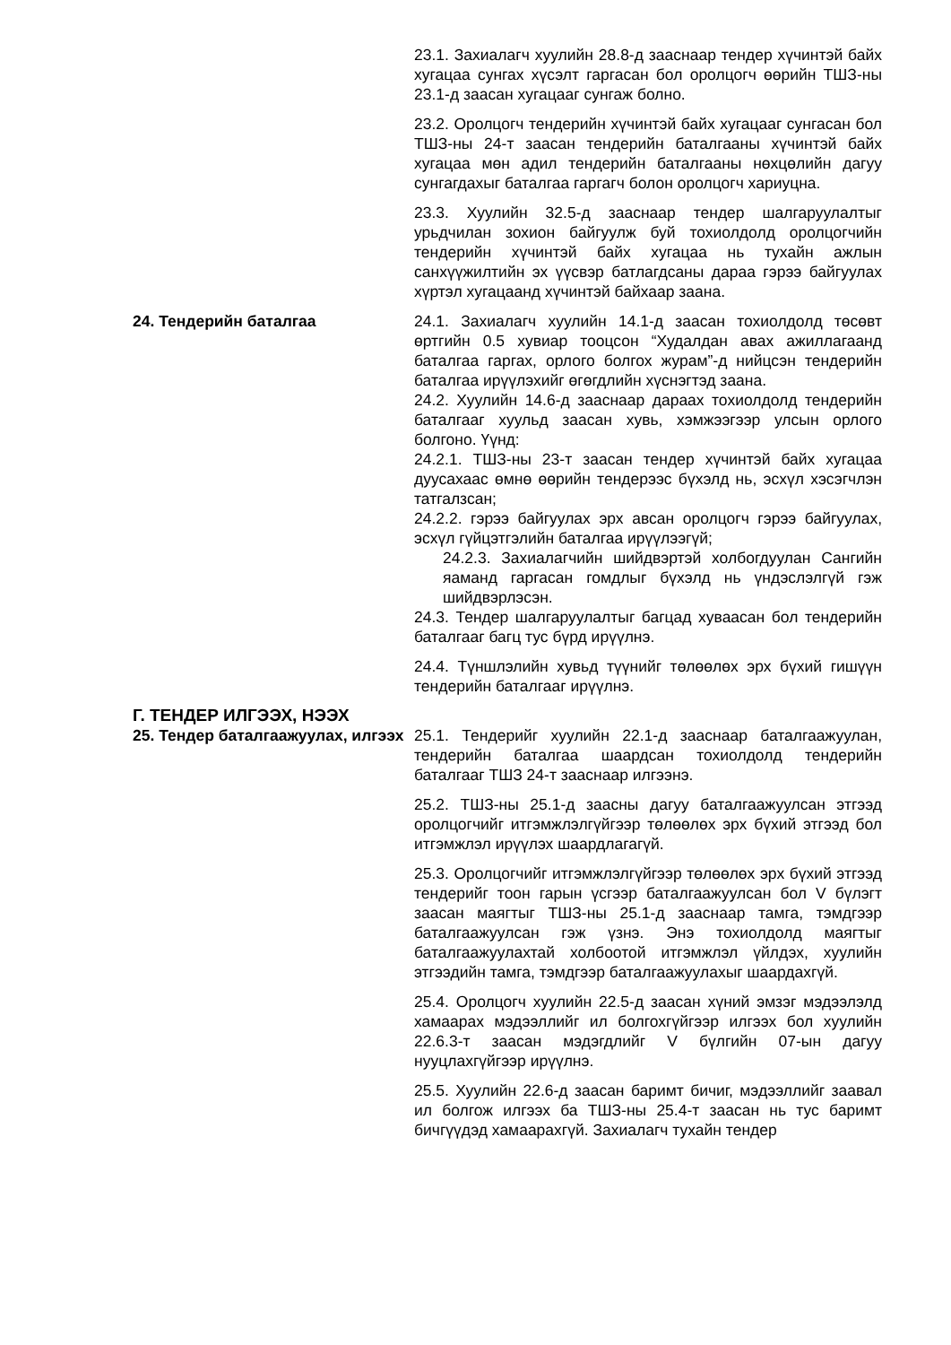23.1. Захиалагч хуулийн 28.8-д зааснаар тендер хүчинтэй байх хугацаа сунгах хүсэлт гаргасан бол оролцогч өөрийн ТШЗ-ны 23.1-д заасан хугацааг сунгаж болно.
23.2. Оролцогч тендерийн хүчинтэй байх хугацааг сунгасан бол ТШЗ-ны 24-т заасан тендерийн баталгааны хүчинтэй байх хугацаа мөн адил тендерийн баталгааны нөхцөлийн дагуу сунгагдахыг баталгаа гаргагч болон оролцогч хариуцна.
23.3. Хуулийн 32.5-д зааснаар тендер шалгаруулалтыг урьдчилан зохион байгуулж буй тохиолдолд оролцогчийн тендерийн хүчинтэй байх хугацаа нь тухайн ажлын санхүүжилтийн эх үүсвэр батлагдсаны дараа гэрээ байгуулах хүртэл хугацаанд хүчинтэй байхаар заана.
24. Тендерийн баталгаа 24.1. Захиалагч хуулийн 14.1-д заасан тохиолдолд төсөвт өртгийн 0.5 хувиар тооцсон “Худалдан авах ажиллагаанд баталгаа гаргах, орлого болгох журам”-д нийцсэн тендерийн баталгаа ирүүлэхийг өгөгдлийн хүснэгтэд заана.
24.2. Хуулийн 14.6-д зааснаар дараах тохиолдолд тендерийн баталгааг хуульд заасан хувь, хэмжээгээр улсын орлого болгоно. Үүнд:
24.2.1. ТШЗ-ны 23-т заасан тендер хүчинтэй байх хугацаа дуусахаас өмнө өөрийн тендерээс бүхэлд нь, эсхүл хэсэгчлэн татгалзсан;
24.2.2. гэрээ байгуулах эрх авсан оролцогч гэрээ байгуулах, эсхүл гүйцэтгэлийн баталгаа ирүүлээгүй;
24.2.3. Захиалагчийн шийдвэртэй холбогдуулан Сангийн яаманд гаргасан гомдлыг бүхэлд нь үндэслэлгүй гэж шийдвэрлэсэн.
24.3. Тендер шалгаруулалтыг багцад хуваасан бол тендерийн баталгааг багц тус бүрд ирүүлнэ.
24.4. Түншлэлийн хувьд түүнийг төлөөлөх эрх бүхий гишүүн тендерийн баталгааг ирүүлнэ.
Г. ТЕНДЕР ИЛГЭЭХ, НЭЭХ
25. Тендер баталгаажуулах, илгээх
25.1. Тендерийг хуулийн 22.1-д зааснаар баталгаажуулан, тендерийн баталгаа шаардсан тохиолдолд тендерийн баталгааг ТШЗ 24-т зааснаар илгээнэ.
25.2. ТШЗ-ны 25.1-д заасны дагуу баталгаажуулсан этгээд оролцогчийг итгэмжлэлгүйгээр төлөөлөх эрх бүхий этгээд бол итгэмжлэл ирүүлэх шаардлагагүй.
25.3. Оролцогчийг итгэмжлэлгүйгээр төлөөлөх эрх бүхий этгээд тендерийг тоон гарын үсгээр баталгаажуулсан бол V бүлэгт заасан маягтыг ТШЗ-ны 25.1-д зааснаар тамга, тэмдгээр баталгаажуулсан гэж үзнэ. Энэ тохиолдолд маягтыг баталгаажуулахтай холбоотой итгэмжлэл үйлдэх, хуулийн этгээдийн тамга, тэмдгээр баталгаажуулахыг шаардахгүй.
25.4. Оролцогч хуулийн 22.5-д заасан хүний эмзэг мэдээлэлд хамаарах мэдээллийг ил болгохгүйгээр илгээх бол хуулийн 22.6.3-т заасан мэдэгдлийг V бүлгийн 07-ын дагуу нууцлахгүйгээр ирүүлнэ.
25.5. Хуулийн 22.6-д заасан баримт бичиг, мэдээллийг заавал ил болгож илгээх ба ТШЗ-ны 25.4-т заасан нь тус баримт бичгүүдэд хамаарахгүй. Захиалагч тухайн тендер